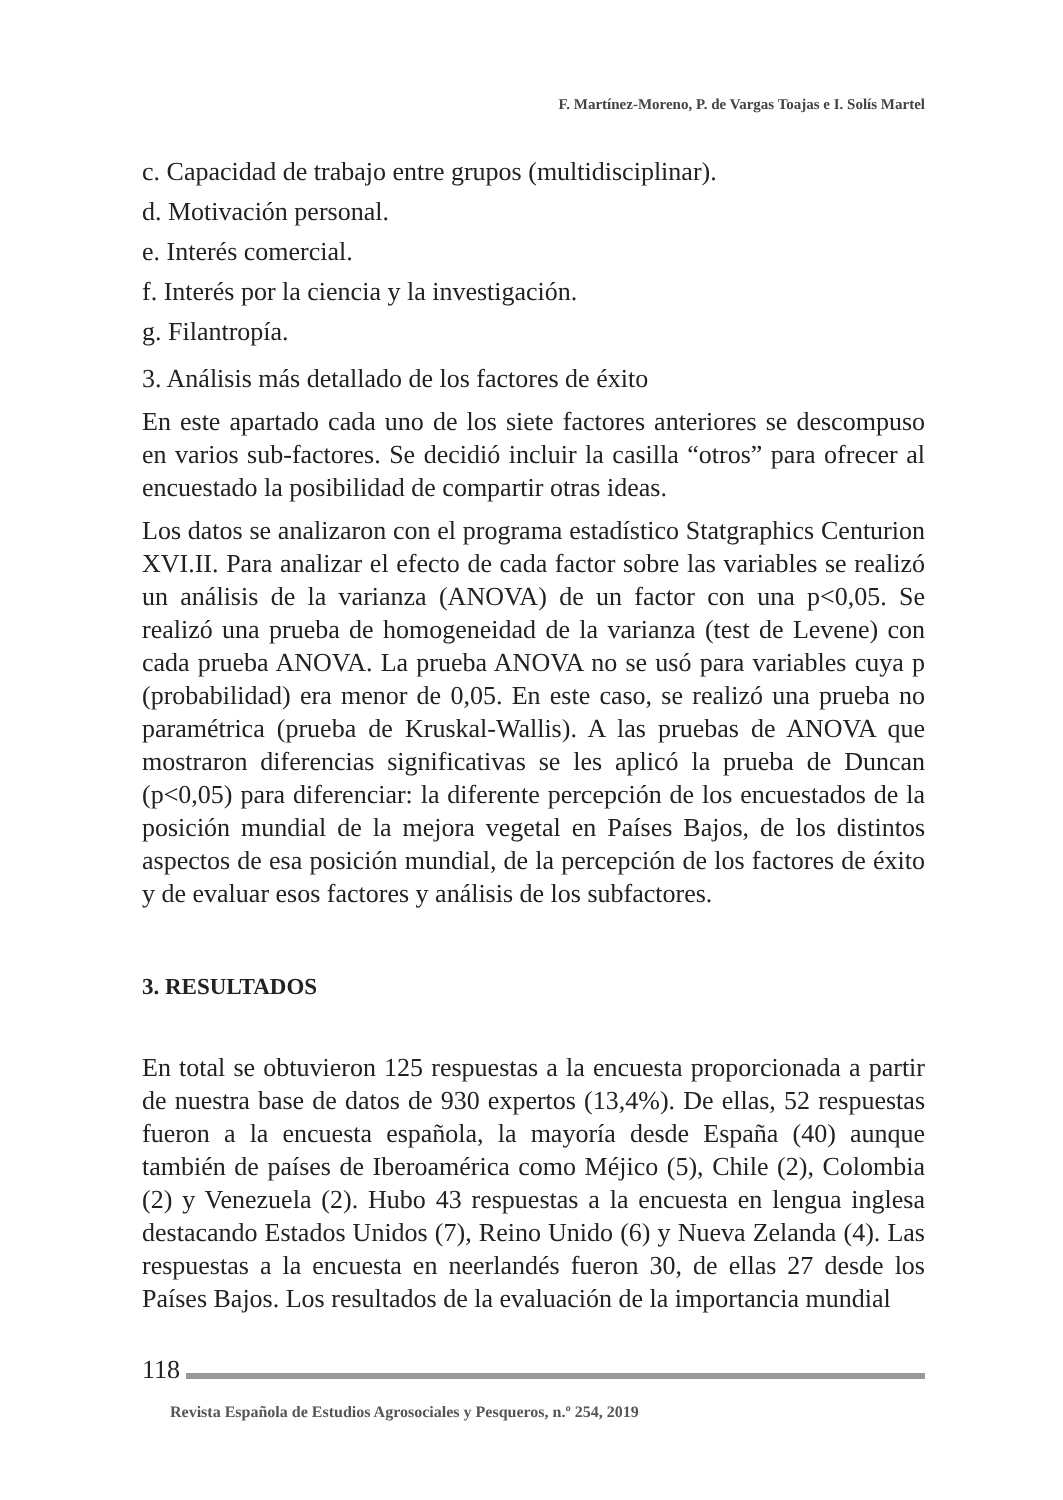F. Martínez-Moreno, P. de Vargas Toajas e I. Solís Martel
c. Capacidad de trabajo entre grupos (multidisciplinar).
d. Motivación personal.
e. Interés comercial.
f. Interés por la ciencia y la investigación.
g. Filantropía.
3. Análisis más detallado de los factores de éxito
En este apartado cada uno de los siete factores anteriores se descompuso en varios sub-factores. Se decidió incluir la casilla “otros” para ofrecer al encuestado la posibilidad de compartir otras ideas.
Los datos se analizaron con el programa estadístico Statgraphics Centurion XVI.II. Para analizar el efecto de cada factor sobre las variables se realizó un análisis de la varianza (ANOVA) de un factor con una p<0,05. Se realizó una prueba de homogeneidad de la varianza (test de Levene) con cada prueba ANOVA. La prueba ANOVA no se usó para variables cuya p (probabilidad) era menor de 0,05. En este caso, se realizó una prueba no paramétrica (prueba de Kruskal-Wallis). A las pruebas de ANOVA que mostraron diferencias significativas se les aplicó la prueba de Duncan (p<0,05) para diferenciar: la diferente percepción de los encuestados de la posición mundial de la mejora vegetal en Países Bajos, de los distintos aspectos de esa posición mundial, de la percepción de los factores de éxito y de evaluar esos factores y análisis de los subfactores.
3. RESULTADOS
En total se obtuvieron 125 respuestas a la encuesta proporcionada a partir de nuestra base de datos de 930 expertos (13,4%). De ellas, 52 respuestas fueron a la encuesta española, la mayoría desde España (40) aunque también de países de Iberoamérica como Méjico (5), Chile (2), Colombia (2) y Venezuela (2). Hubo 43 respuestas a la encuesta en lengua inglesa destacando Estados Unidos (7), Reino Unido (6) y Nueva Zelanda (4). Las respuestas a la encuesta en neerlandés fueron 30, de ellas 27 desde los Países Bajos. Los resultados de la evaluación de la importancia mundial
118
Revista Española de Estudios Agrosociales y Pesqueros, n.º 254, 2019